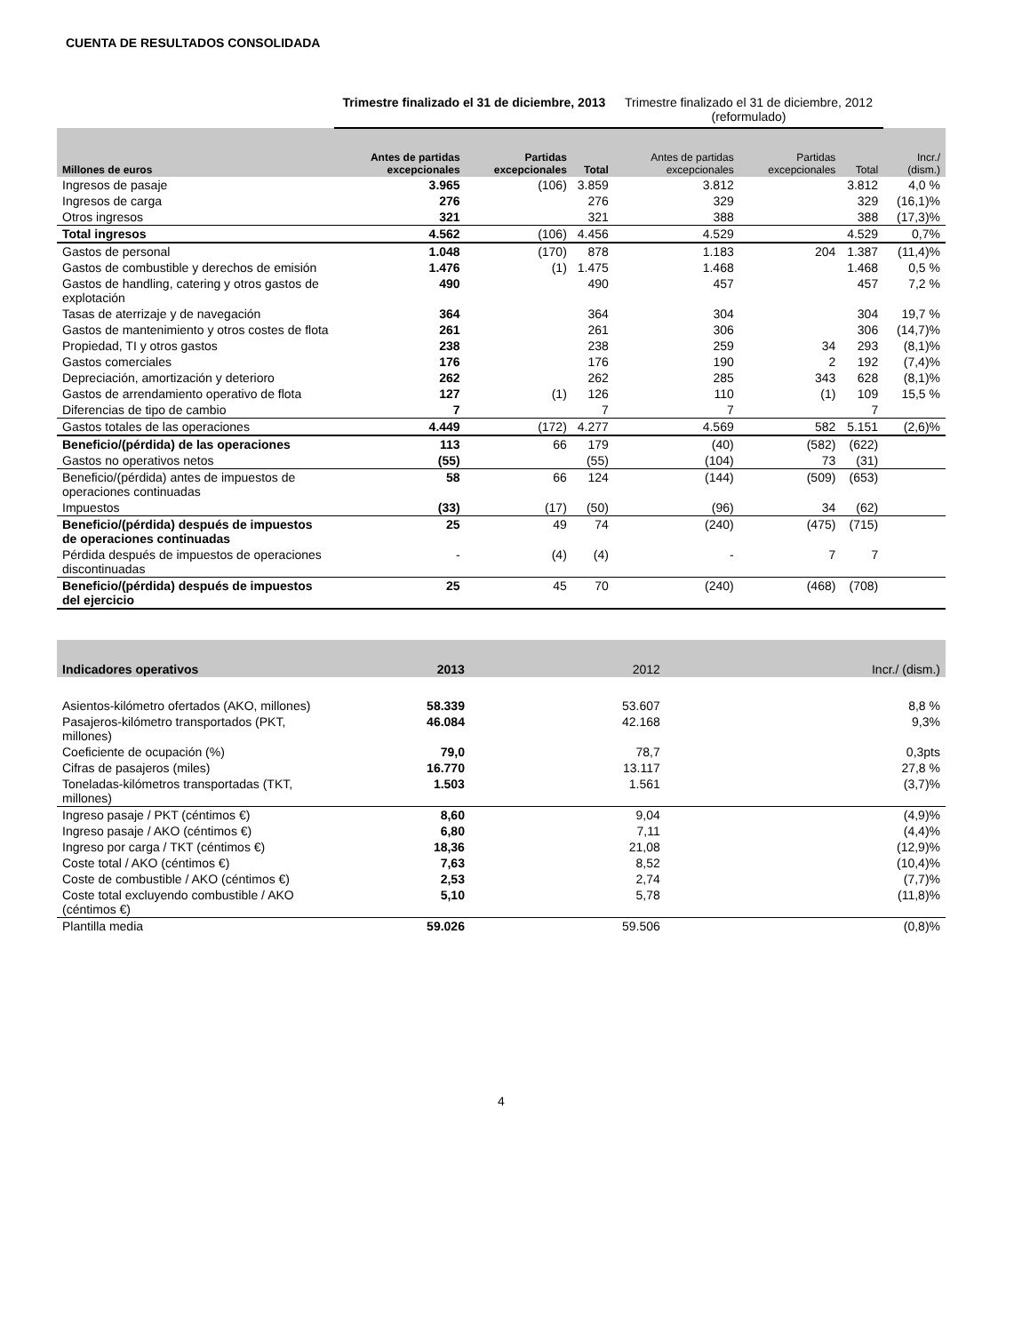CUENTA DE RESULTADOS CONSOLIDADA
| | Trimestre finalizado el 31 de diciembre, 2013 | | | Trimestre finalizado el 31 de diciembre, 2012 (reformulado) | | | |
| Millones de euros | Antes de partidas excepcionales | Partidas excepcionales | Total | Antes de partidas excepcionales | Partidas excepcionales | Total | Incr./ (dism.) |
| Ingresos de pasaje | 3.965 | (106) | 3.859 | 3.812 | | 3.812 | 4,0 % |
| Ingresos de carga | 276 | | 276 | 329 | | 329 | (16,1)% |
| Otros ingresos | 321 | | 321 | 388 | | 388 | (17,3)% |
| Total ingresos | 4.562 | (106) | 4.456 | 4.529 | | 4.529 | 0,7% |
| Gastos de personal | 1.048 | (170) | 878 | 1.183 | 204 | 1.387 | (11,4)% |
| Gastos de combustible y derechos de emisión | 1.476 | (1) | 1.475 | 1.468 | | 1.468 | 0,5 % |
| Gastos de handling, catering y otros gastos de explotación | 490 | | 490 | 457 | | 457 | 7,2 % |
| Tasas de aterrizaje y de navegación | 364 | | 364 | 304 | | 304 | 19,7 % |
| Gastos de mantenimiento y otros costes de flota | 261 | | 261 | 306 | | 306 | (14,7)% |
| Propiedad, TI y otros gastos | 238 | | 238 | 259 | 34 | 293 | (8,1)% |
| Gastos comerciales | 176 | | 176 | 190 | 2 | 192 | (7,4)% |
| Depreciación, amortización y deterioro | 262 | | 262 | 285 | 343 | 628 | (8,1)% |
| Gastos de arrendamiento operativo de flota | 127 | (1) | 126 | 110 | (1) | 109 | 15,5 % |
| Diferencias de tipo de cambio | 7 | | 7 | 7 | | 7 | |
| Gastos totales de las operaciones | 4.449 | (172) | 4.277 | 4.569 | 582 | 5.151 | (2,6)% |
| Beneficio/(pérdida) de las operaciones | 113 | 66 | 179 | (40) | (582) | (622) | |
| Gastos no operativos netos | (55) | | (55) | (104) | 73 | (31) | |
| Beneficio/(pérdida) antes de impuestos de operaciones continuadas | 58 | 66 | 124 | (144) | (509) | (653) | |
| Impuestos | (33) | (17) | (50) | (96) | 34 | (62) | |
| Beneficio/(pérdida) después de impuestos de operaciones continuadas | 25 | 49 | 74 | (240) | (475) | (715) | |
| Pérdida después de impuestos de operaciones discontinuadas | - | (4) | (4) | - | 7 | 7 | |
| Beneficio/(pérdida) después de impuestos del ejercicio | 25 | 45 | 70 | (240) | (468) | (708) | |
| Indicadores operativos | 2013 | | | 2012 | | | Incr./ (dism.) |
| --- | --- | --- | --- | --- | --- | --- | --- |
| Asientos-kilómetro ofertados (AKO, millones) | 58.339 | | | 53.607 | | | 8,8 % |
| Pasajeros-kilómetro transportados (PKT, millones) | 46.084 | | | 42.168 | | | 9,3% |
| Coeficiente de ocupación (%) | 79,0 | | | 78,7 | | | 0,3pts |
| Cifras de pasajeros (miles) | 16.770 | | | 13.117 | | | 27,8 % |
| Toneladas-kilómetros transportadas (TKT, millones) | 1.503 | | | 1.561 | | | (3,7)% |
| Ingreso pasaje / PKT (céntimos €) | 8,60 | | | 9,04 | | | (4,9)% |
| Ingreso pasaje / AKO (céntimos €) | 6,80 | | | 7,11 | | | (4,4)% |
| Ingreso por carga / TKT (céntimos €) | 18,36 | | | 21,08 | | | (12,9)% |
| Coste total / AKO (céntimos €) | 7,63 | | | 8,52 | | | (10,4)% |
| Coste de combustible / AKO (céntimos €) | 2,53 | | | 2,74 | | | (7,7)% |
| Coste total excluyendo combustible / AKO (céntimos €) | 5,10 | | | 5,78 | | | (11,8)% |
| Plantilla media | 59.026 | | | 59.506 | | | (0,8)% |
4